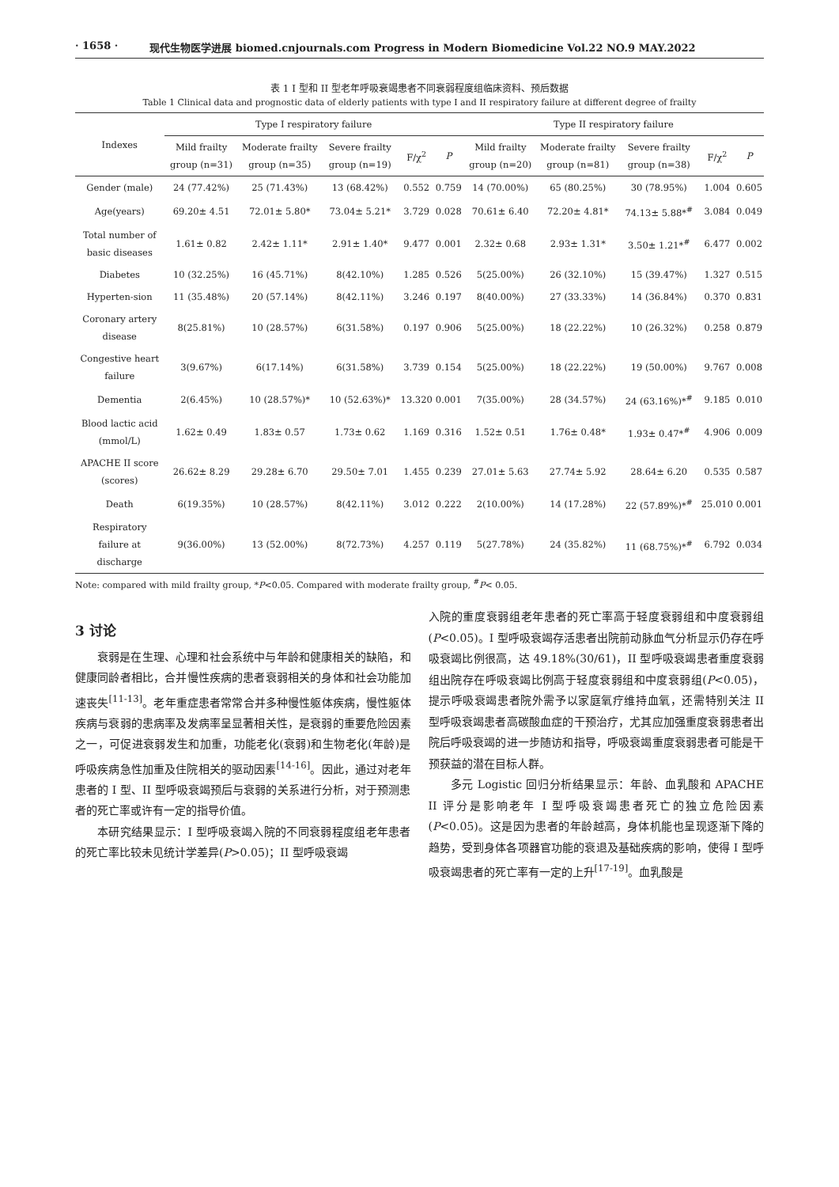· 1658 · 现代生物医学进展 biomed.cnjournals.com Progress in Modern Biomedicine Vol.22 NO.9 MAY.2022
表 1 I 型和 II 型老年呼吸衰竭患者不同衰弱程度组临床资料、预后数据
Table 1 Clinical data and prognostic data of elderly patients with type I and II respiratory failure at different degree of frailty
| Indexes | Type I respiratory failure | | | | | Type II respiratory failure | | | | |
| --- | --- | --- | --- | --- | --- | --- | --- | --- | --- | --- |
| | Mild frailty group (n=31) | Moderate frailty group (n=35) | Severe frailty group (n=19) | F/χ<sup>2</sup> | P | Mild frailty group (n=20) | Moderate frailty group (n=81) | Severe frailty group (n=38) | F/χ<sup>2</sup> | P |
| Gender (male) | 24 (77.42%) | 25 (71.43%) | 13 (68.42%) | 0.552 | 0.759 | 14 (70.00%) | 65 (80.25%) | 30 (78.95%) | 1.004 | 0.605 |
| Age(years) | 69.20± 4.51 | 72.01± 5.80* | 73.04± 5.21* | 3.729 | 0.028 | 70.61± 6.40 | 72.20± 4.81* | 74.13± 5.88*<sup>#</sup> | 3.084 | 0.049 |
| Total number of basic diseases | 1.61± 0.82 | 2.42± 1.11* | 2.91± 1.40* | 9.477 | 0.001 | 2.32± 0.68 | 2.93± 1.31* | 3.50± 1.21*<sup>#</sup> | 6.477 | 0.002 |
| Diabetes | 10 (32.25%) | 16 (45.71%) | 8(42.10%) | 1.285 | 0.526 | 5(25.00%) | 26 (32.10%) | 15 (39.47%) | 1.327 | 0.515 |
| Hyperten-sion | 11 (35.48%) | 20 (57.14%) | 8(42.11%) | 3.246 | 0.197 | 8(40.00%) | 27 (33.33%) | 14 (36.84%) | 0.370 | 0.831 |
| Coronary artery disease | 8(25.81%) | 10 (28.57%) | 6(31.58%) | 0.197 | 0.906 | 5(25.00%) | 18 (22.22%) | 10 (26.32%) | 0.258 | 0.879 |
| Congestive heart failure | 3(9.67%) | 6(17.14%) | 6(31.58%) | 3.739 | 0.154 | 5(25.00%) | 18 (22.22%) | 19 (50.00%) | 9.767 | 0.008 |
| Dementia | 2(6.45%) | 10 (28.57%)* | 10 (52.63%)* | 13.320 | 0.001 | 7(35.00%) | 28 (34.57%) | 24 (63.16%)*<sup>#</sup> | 9.185 | 0.010 |
| Blood lactic acid (mmol/L) | 1.62± 0.49 | 1.83± 0.57 | 1.73± 0.62 | 1.169 | 0.316 | 1.52± 0.51 | 1.76± 0.48* | 1.93± 0.47*<sup>#</sup> | 4.906 | 0.009 |
| APACHE II score (scores) | 26.62± 8.29 | 29.28± 6.70 | 29.50± 7.01 | 1.455 | 0.239 | 27.01± 5.63 | 27.74± 5.92 | 28.64± 6.20 | 0.535 | 0.587 |
| Death | 6(19.35%) | 10 (28.57%) | 8(42.11%) | 3.012 | 0.222 | 2(10.00%) | 14 (17.28%) | 22 (57.89%)*<sup>#</sup> | 25.010 | 0.001 |
| Respiratory failure at discharge | 9(36.00%) | 13 (52.00%) | 8(72.73%) | 4.257 | 0.119 | 5(27.78%) | 24 (35.82%) | 11 (68.75%)*<sup>#</sup> | 6.792 | 0.034 |
Note: compared with mild frailty group, *P<0.05. Compared with moderate frailty group, <sup>#</sup>P< 0.05.
3 讨论
衰弱是在生理、心理和社会系统中与年龄和健康相关的缺陷，和健康同龄者相比，合并慢性疾病的患者衰弱相关的身体和社会功能加速丧失<sup>[11-13]</sup>。老年重症患者常常合并多种慢性躯体疾病，慢性躯体疾病与衰弱的患病率及发病率呈显著相关性，是衰弱的重要危险因素之一，可促进衰弱发生和加重，功能老化(衰弱)和生物老化(年龄)是呼吸疾病急性加重及住院相关的驱动因素<sup>[14-16]</sup>。因此，通过对老年患者的 I 型、II 型呼吸衰竭预后与衰弱的关系进行分析，对于预测患者的死亡率或许有一定的指导价值。
本研究结果显示：I 型呼吸衰竭入院的不同衰弱程度组老年患者的死亡率比较未见统计学差异(P>0.05)；II 型呼吸衰竭
入院的重度衰弱组老年患者的死亡率高于轻度衰弱组和中度衰弱组(P<0.05)。I 型呼吸衰竭存活患者出院前动脉血气分析显示仍存在呼吸衰竭比例很高，达 49.18%(30/61)，II 型呼吸衰竭患者重度衰弱组出院存在呼吸衰竭比例高于轻度衰弱组和中度衰弱组(P<0.05)，提示呼吸衰竭患者院外需予以家庭氧疗维持血氧，还需特别关注 II 型呼吸衰竭患者高碳酸血症的干预治疗，尤其应加强重度衰弱患者出院后呼吸衰竭的进一步随访和指导，呼吸衰竭重度衰弱患者可能是干预获益的潜在目标人群。
多元 Logistic 回归分析结果显示：年龄、血乳酸和 APACHE II 评分是影响老年 I 型呼吸衰竭患者死亡的独立危险因素(P<0.05)。这是因为患者的年龄越高，身体机能也呈现逐渐下降的趋势，受到身体各项器官功能的衰退及基础疾病的影响，使得 I 型呼吸衰竭患者的死亡率有一定的上升<sup>[17-19]</sup>。血乳酸是